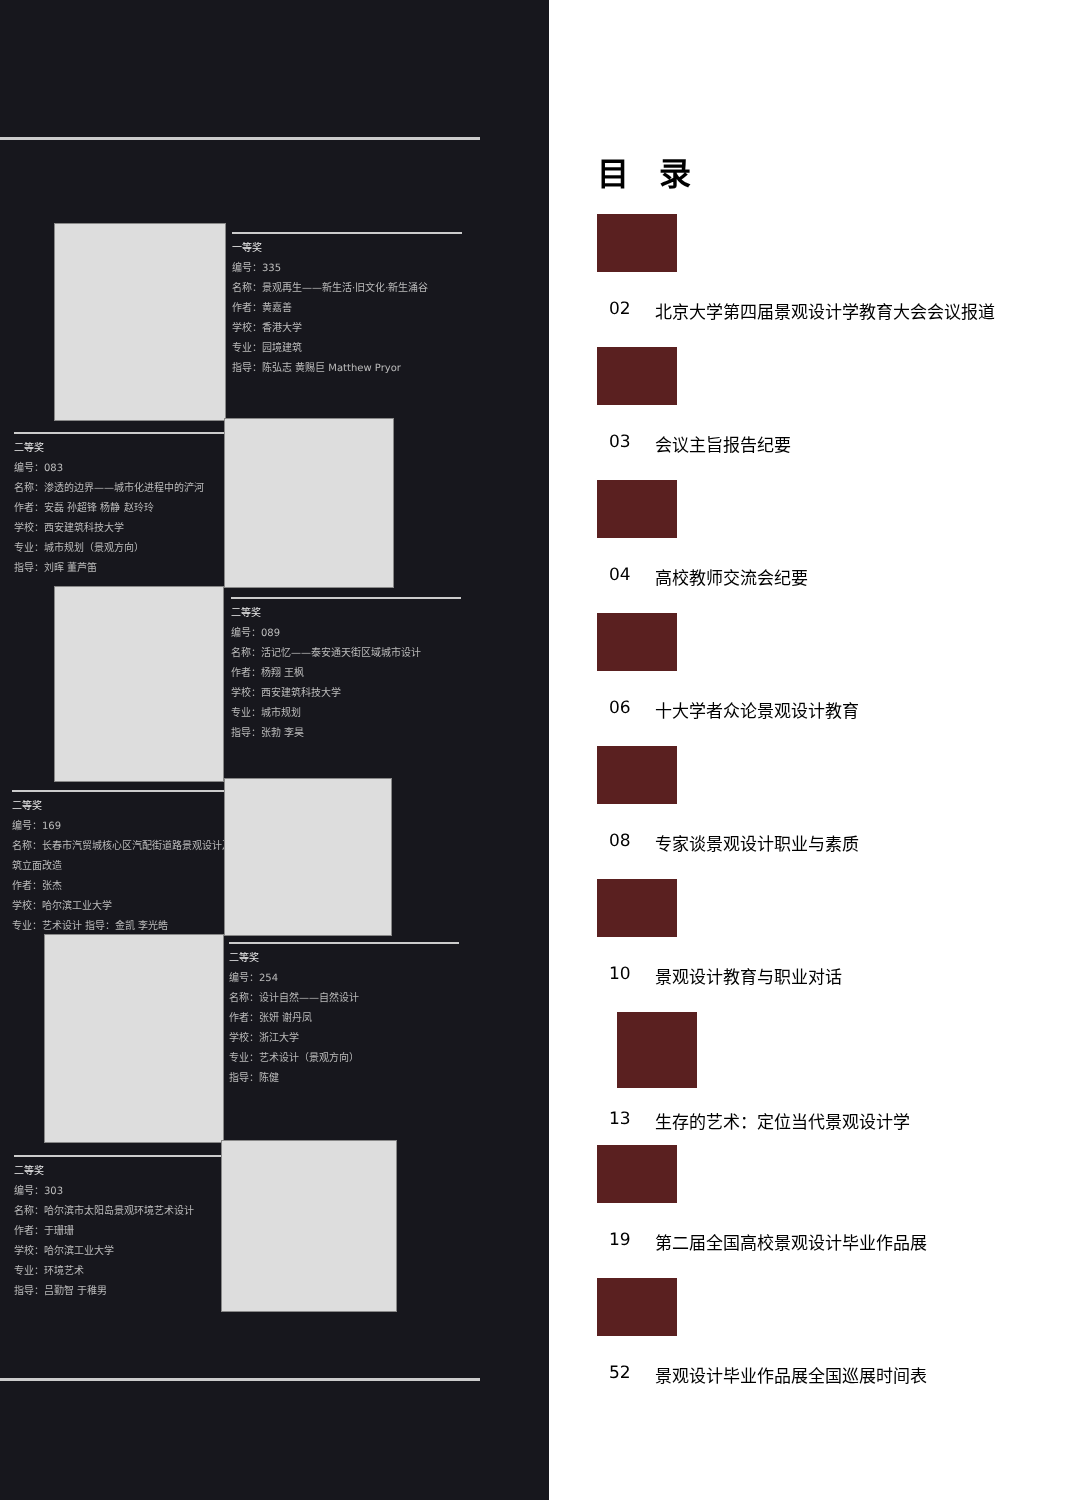一等奖
编号：335
名称：景观再生——新生活·旧文化·新生涌谷
作者：黄嘉善
学校：香港大学
专业：园境建筑
指导：陈弘志 黄赐巨 Matthew Pryor
二等奖
编号：083
名称：渗透的边界——城市化进程中的浐河
作者：安磊 孙超锋 杨静 赵玲玲
学校：西安建筑科技大学
专业：城市规划（景观方向）
指导：刘晖 董芦笛
二等奖
编号：089
名称：活记忆——泰安通天街区域城市设计
作者：杨翔 王枫
学校：西安建筑科技大学
专业：城市规划
指导：张勃 李昊
二等奖
编号：169
名称：长春市汽贸城核心区汽配街道路景观设计及建筑立面改造
作者：张杰
学校：哈尔滨工业大学
专业：艺术设计 指导：金凯 李光皓
二等奖
编号：254
名称：设计自然——自然设计
作者：张妍 谢丹凤
学校：浙江大学
专业：艺术设计（景观方向）
指导：陈健
二等奖
编号：303
名称：哈尔滨市太阳岛景观环境艺术设计
作者：于珊珊
学校：哈尔滨工业大学
专业：环境艺术
指导：吕勤智 于稚男
目录
02 北京大学第四届景观设计学教育大会会议报道
03 会议主旨报告纪要
04 高校教师交流会纪要
06 十大学者众论景观设计教育
08 专家谈景观设计职业与素质
10 景观设计教育与职业对话
13 生存的艺术：定位当代景观设计学
19 第二届全国高校景观设计毕业作品展
52 景观设计毕业作品展全国巡展时间表